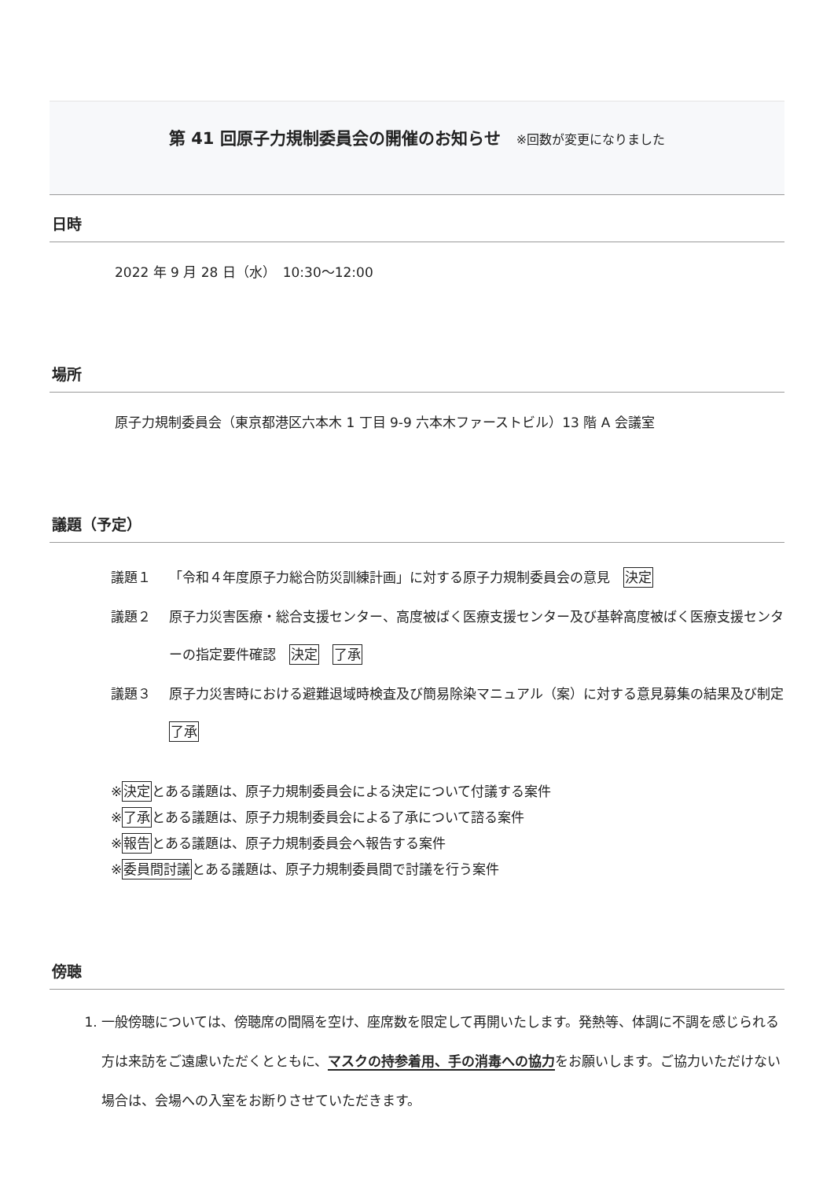第 41 回原子力規制委員会の開催のお知らせ ※回数が変更になりました
日時
2022 年 9 月 28 日（水）　10:30～12:00
場所
原子力規制委員会（東京都港区六本木 1 丁目 9-9 六本木ファーストビル）13 階 A 会議室
議題（予定）
議題１ 「令和４年度原子力総合防災訓練計画」に対する原子力規制委員会の意見　決定
議題２ 原子力災害医療・総合支援センター、高度被ばく医療支援センター及び基幹高度被ばく医療支援センターの指定要件確認　決定　了承
議題３ 原子力災害時における避難退域時検査及び簡易除染マニュアル（案）に対する意見募集の結果及び制定　了承
※決定とある議題は、原子力規制委員会による決定について付議する案件
※了承とある議題は、原子力規制委員会による了承について諮る案件
※報告とある議題は、原子力規制委員会へ報告する案件
※委員間討議とある議題は、原子力規制委員間で討議を行う案件
傍聴
1. 一般傍聴については、傍聴席の間隔を空け、座席数を限定して再開いたします。発熱等、体調に不調を感じられる方は来訪をご遠慮いただくとともに、マスクの持参着用、手の消毒への協力をお願いします。ご協力いただけない場合は、会場への入室をお断りさせていただきます。